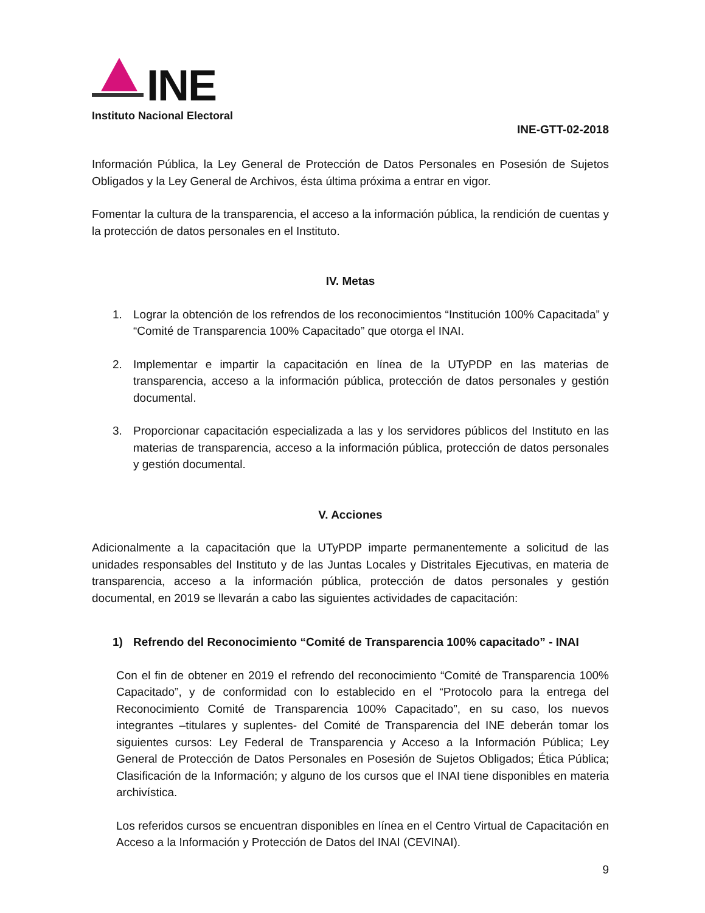INE
Instituto Nacional Electoral
INE-GTT-02-2018
Información Pública, la Ley General de Protección de Datos Personales en Posesión de Sujetos Obligados y la Ley General de Archivos, ésta última próxima a entrar en vigor.
Fomentar la cultura de la transparencia, el acceso a la información pública, la rendición de cuentas y la protección de datos personales en el Instituto.
IV. Metas
1. Lograr la obtención de los refrendos de los reconocimientos “Institución 100% Capacitada” y “Comité de Transparencia 100% Capacitado” que otorga el INAI.
2. Implementar e impartir la capacitación en línea de la UTyPDP en las materias de transparencia, acceso a la información pública, protección de datos personales y gestión documental.
3. Proporcionar capacitación especializada a las y los servidores públicos del Instituto en las materias de transparencia, acceso a la información pública, protección de datos personales y gestión documental.
V. Acciones
Adicionalmente a la capacitación que la UTyPDP imparte permanentemente a solicitud de las unidades responsables del Instituto y de las Juntas Locales y Distritales Ejecutivas, en materia de transparencia, acceso a la información pública, protección de datos personales y gestión documental, en 2019 se llevarán a cabo las siguientes actividades de capacitación:
1) Refrendo del Reconocimiento “Comité de Transparencia 100% capacitado” - INAI
Con el fin de obtener en 2019 el refrendo del reconocimiento “Comité de Transparencia 100% Capacitado”, y de conformidad con lo establecido en el “Protocolo para la entrega del Reconocimiento Comité de Transparencia 100% Capacitado”, en su caso, los nuevos integrantes –titulares y suplentes- del Comité de Transparencia del INE deberán tomar los siguientes cursos: Ley Federal de Transparencia y Acceso a la Información Pública; Ley General de Protección de Datos Personales en Posesión de Sujetos Obligados; Ética Pública; Clasificación de la Información; y alguno de los cursos que el INAI tiene disponibles en materia archivística.
Los referidos cursos se encuentran disponibles en línea en el Centro Virtual de Capacitación en Acceso a la Información y Protección de Datos del INAI (CEVINAI).
9